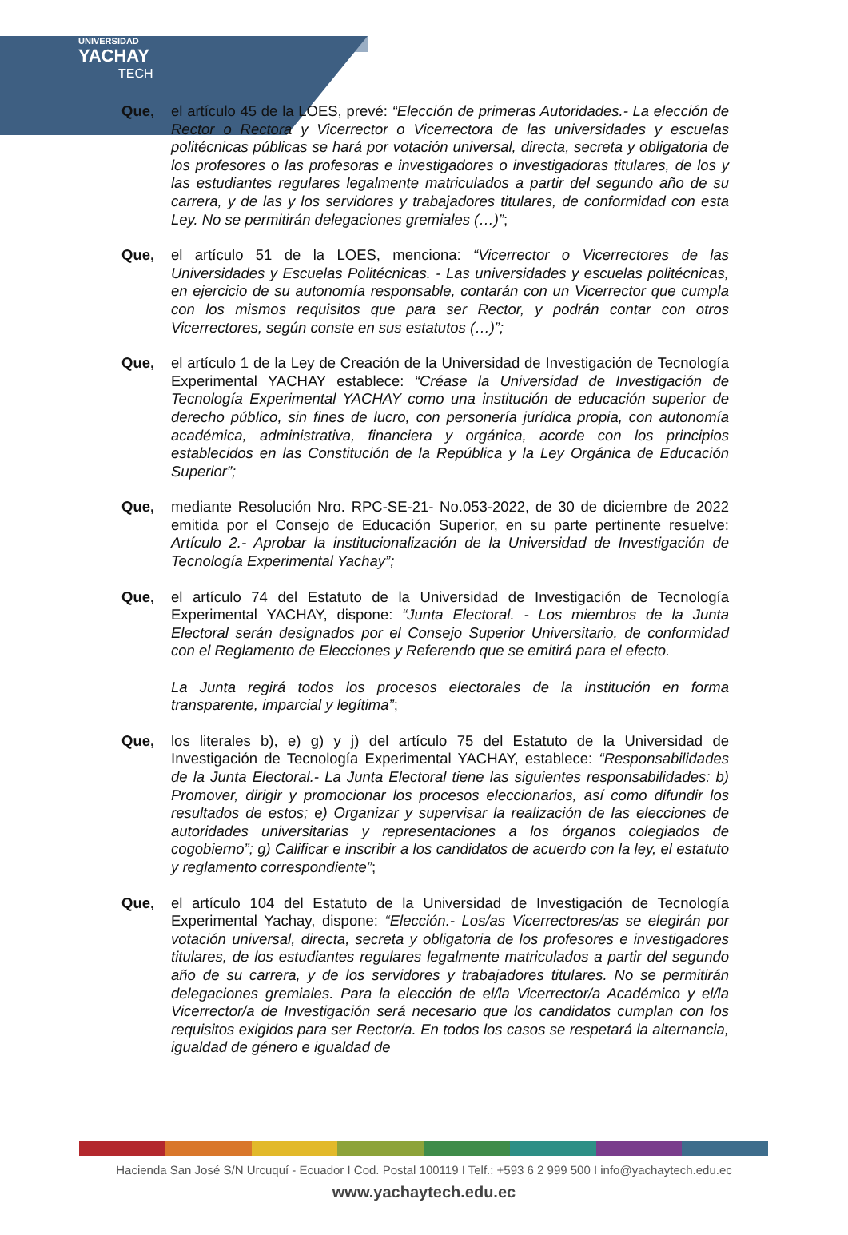UNIVERSIDAD
YACHAY
TECH
Que, el artículo 45 de la LOES, prevé: “Elección de primeras Autoridades.- La elección de Rector o Rectora y Vicerrector o Vicerrectora de las universidades y escuelas politécnicas públicas se hará por votación universal, directa, secreta y obligatoria de los profesores o las profesoras e investigadores o investigadoras titulares, de los y las estudiantes regulares legalmente matriculados a partir del segundo año de su carrera, y de las y los servidores y trabajadores titulares, de conformidad con esta Ley. No se permitirán delegaciones gremiales (…)”;
Que, el artículo 51 de la LOES, menciona: “Vicerrector o Vicerrectores de las Universidades y Escuelas Politécnicas. - Las universidades y escuelas politécnicas, en ejercicio de su autonomía responsable, contarán con un Vicerrector que cumpla con los mismos requisitos que para ser Rector, y podrán contar con otros Vicerrectores, según conste en sus estatutos (…)”;
Que, el artículo 1 de la Ley de Creación de la Universidad de Investigación de Tecnología Experimental YACHAY establece: “Créase la Universidad de Investigación de Tecnología Experimental YACHAY como una institución de educación superior de derecho público, sin fines de lucro, con personería jurídica propia, con autonomía académica, administrativa, financiera y orgánica, acorde con los principios establecidos en las Constitución de la República y la Ley Orgánica de Educación Superior”;
Que, mediante Resolución Nro. RPC-SE-21- No.053-2022, de 30 de diciembre de 2022 emitida por el Consejo de Educación Superior, en su parte pertinente resuelve: Artículo 2.- Aprobar la institucionalización de la Universidad de Investigación de Tecnología Experimental Yachay”;
Que, el artículo 74 del Estatuto de la Universidad de Investigación de Tecnología Experimental YACHAY, dispone: “Junta Electoral. - Los miembros de la Junta Electoral serán designados por el Consejo Superior Universitario, de conformidad con el Reglamento de Elecciones y Referendo que se emitirá para el efecto.
La Junta regirá todos los procesos electorales de la institución en forma transparente, imparcial y legítima”;
Que, los literales b), e) g) y j) del artículo 75 del Estatuto de la Universidad de Investigación de Tecnología Experimental YACHAY, establece: “Responsabilidades de la Junta Electoral.- La Junta Electoral tiene las siguientes responsabilidades: b) Promover, dirigir y promocionar los procesos eleccionarios, así como difundir los resultados de estos; e) Organizar y supervisar la realización de las elecciones de autoridades universitarias y representaciones a los órganos colegiados de cogobierno”; g) Calificar e inscribir a los candidatos de acuerdo con la ley, el estatuto y reglamento correspondiente”;
Que, el artículo 104 del Estatuto de la Universidad de Investigación de Tecnología Experimental Yachay, dispone: “Elección.- Los/as Vicerrectores/as se elegirán por votación universal, directa, secreta y obligatoria de los profesores e investigadores titulares, de los estudiantes regulares legalmente matriculados a partir del segundo año de su carrera, y de los servidores y trabajadores titulares. No se permitirán delegaciones gremiales. Para la elección de el/la Vicerrector/a Académico y el/la Vicerrector/a de Investigación será necesario que los candidatos cumplan con los requisitos exigidos para ser Rector/a. En todos los casos se respetará la alternancia, igualdad de género e igualdad de
Hacienda San José S/N Urcuquí - Ecuador I Cod. Postal 100119 I Telf.: +593 6 2 999 500 I info@yachaytech.edu.ec
www.yachaytech.edu.ec